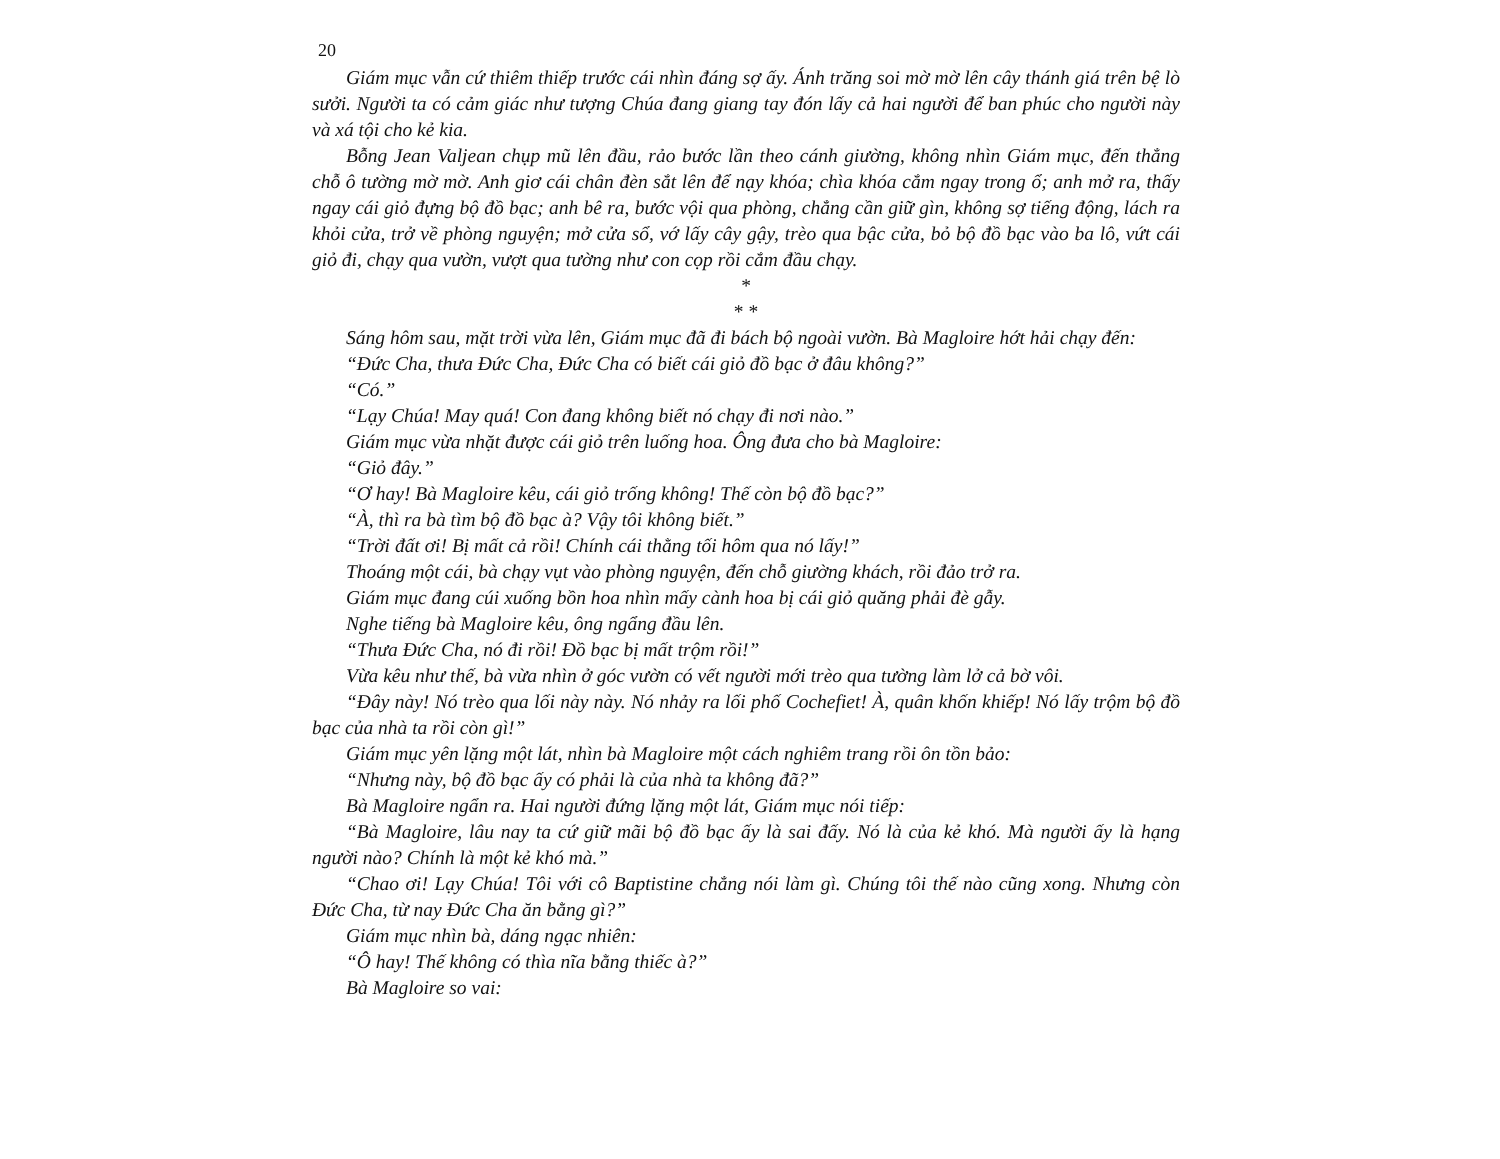20
Giám mục vẫn cứ thiêm thiếp trước cái nhìn đáng sợ ấy. Ánh trăng soi mờ mờ lên cây thánh giá trên bệ lò sưởi. Người ta có cảm giác như tượng Chúa đang giang tay đón lấy cả hai người để ban phúc cho người này và xá tội cho kẻ kia.
Bỗng Jean Valjean chụp mũ lên đầu, rảo bước lần theo cánh giường, không nhìn Giám mục, đến thẳng chỗ ô tường mờ mờ. Anh giơ cái chân đèn sắt lên để nạy khóa; chìa khóa cắm ngay trong ổ; anh mở ra, thấy ngay cái giỏ đựng bộ đồ bạc; anh bê ra, bước vội qua phòng, chẳng cần giữ gìn, không sợ tiếng động, lách ra khỏi cửa, trở về phòng nguyện; mở cửa sổ, vớ lấy cây gậy, trèo qua bậc cửa, bỏ bộ đồ bạc vào ba lô, vứt cái giỏ đi, chạy qua vườn, vượt qua tường như con cọp rồi cắm đầu chạy.
*
* *
Sáng hôm sau, mặt trời vừa lên, Giám mục đã đi bách bộ ngoài vườn. Bà Magloire hớt hải chạy đến:
“Đức Cha, thưa Đức Cha, Đức Cha có biết cái giỏ đồ bạc ở đâu không?”
“Có.”
“Lạy Chúa! May quá! Con đang không biết nó chạy đi nơi nào.”
Giám mục vừa nhặt được cái giỏ trên luống hoa. Ông đưa cho bà Magloire:
“Giỏ đây.”
“Ơ hay! Bà Magloire kêu, cái giỏ trống không! Thế còn bộ đồ bạc?”
“À, thì ra bà tìm bộ đồ bạc à? Vậy tôi không biết.”
“Trời đất ơi! Bị mất cả rồi! Chính cái thằng tối hôm qua nó lấy!”
Thoáng một cái, bà chạy vụt vào phòng nguyện, đến chỗ giường khách, rồi đảo trở ra.
Giám mục đang cúi xuống bồn hoa nhìn mấy cành hoa bị cái giỏ quăng phải đè gẫy.
Nghe tiếng bà Magloire kêu, ông ngẩng đầu lên.
“Thưa Đức Cha, nó đi rồi! Đồ bạc bị mất trộm rồi!”
Vừa kêu như thế, bà vừa nhìn ở góc vườn có vết người mới trèo qua tường làm lở cả bờ vôi.
“Đây này! Nó trèo qua lối này này. Nó nhảy ra lối phố Cochefiet! À, quân khốn khiếp! Nó lấy trộm bộ đồ bạc của nhà ta rồi còn gì!”
Giám mục yên lặng một lát, nhìn bà Magloire một cách nghiêm trang rồi ôn tồn bảo:
“Nhưng này, bộ đồ bạc ấy có phải là của nhà ta không đã?”
Bà Magloire ngẩn ra. Hai người đứng lặng một lát, Giám mục nói tiếp:
“Bà Magloire, lâu nay ta cứ giữ mãi bộ đồ bạc ấy là sai đấy. Nó là của kẻ khó. Mà người ấy là hạng người nào? Chính là một kẻ khó mà.”
“Chao ơi! Lạy Chúa! Tôi với cô Baptistine chẳng nói làm gì. Chúng tôi thế nào cũng xong. Nhưng còn Đức Cha, từ nay Đức Cha ăn bằng gì?”
Giám mục nhìn bà, dáng ngạc nhiên:
“Ô hay! Thế không có thìa nĩa bằng thiếc à?”
Bà Magloire so vai: